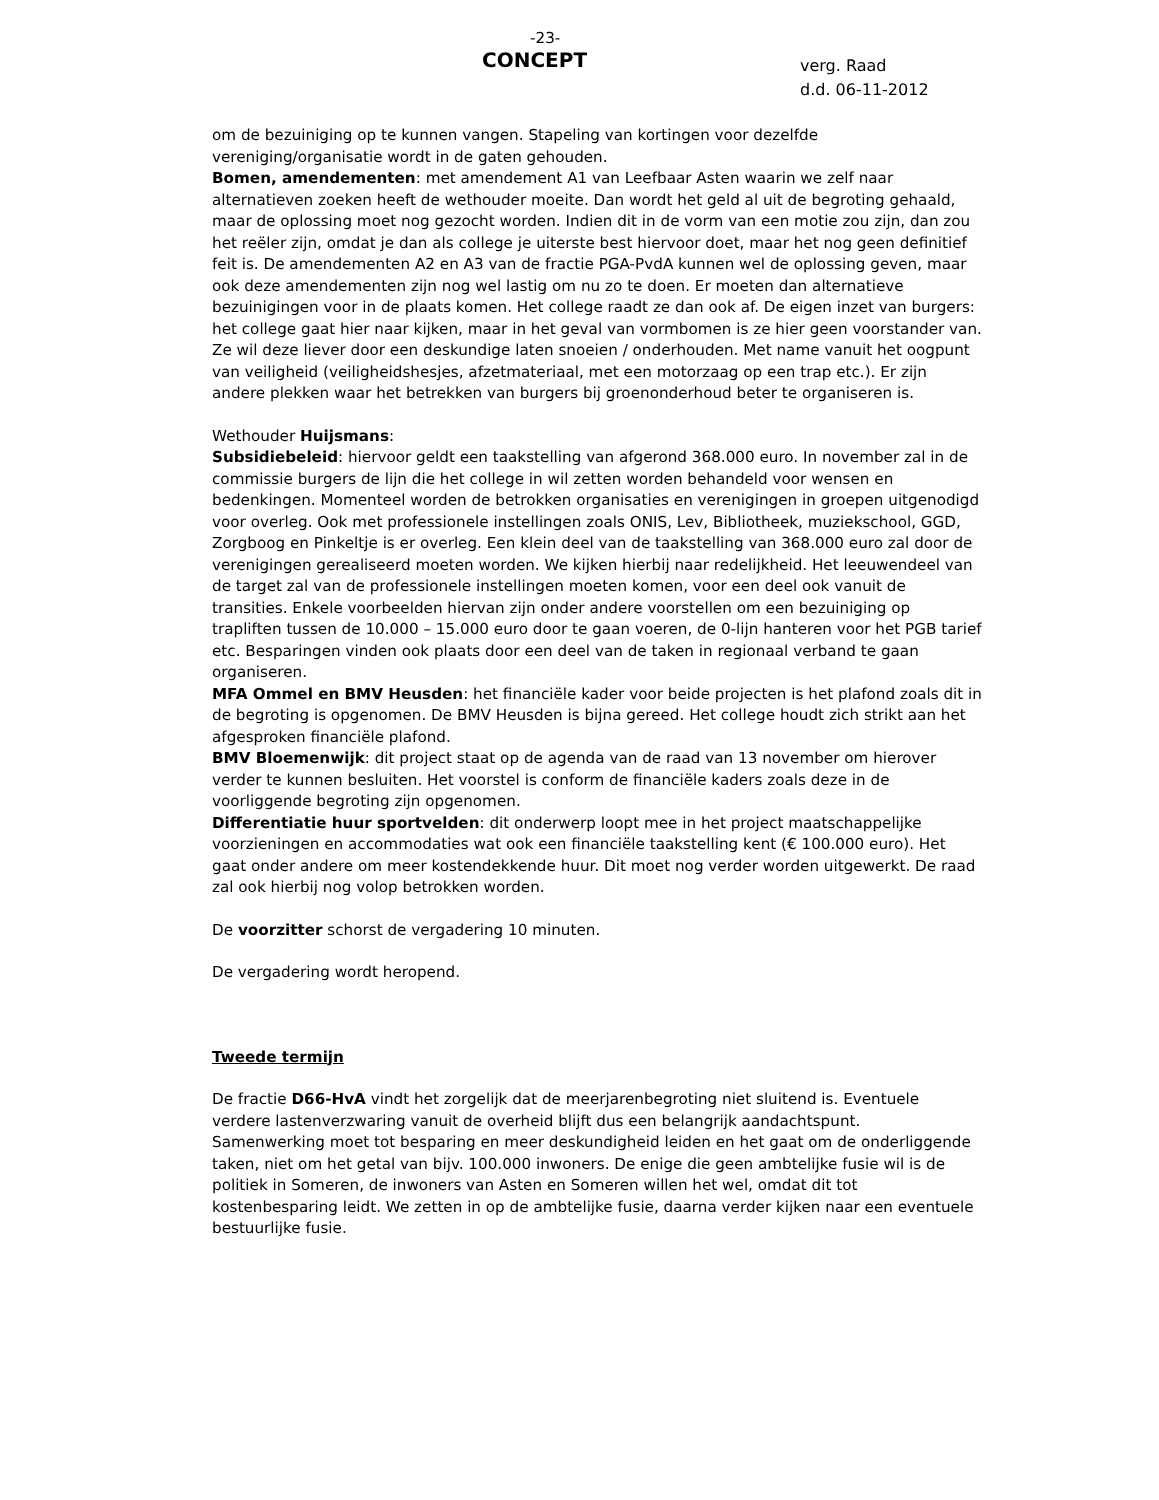-23-
CONCEPT
verg. Raad
d.d. 06-11-2012
om de bezuiniging op te kunnen vangen. Stapeling van kortingen voor dezelfde vereniging/organisatie wordt in de gaten gehouden.
Bomen, amendementen: met amendement A1 van Leefbaar Asten waarin we zelf naar alternatieven zoeken heeft de wethouder moeite. Dan wordt het geld al uit de begroting gehaald, maar de oplossing moet nog gezocht worden. Indien dit in de vorm van een motie zou zijn, dan zou het reëler zijn, omdat je dan als college je uiterste best hiervoor doet, maar het nog geen definitief feit is. De amendementen A2 en A3 van de fractie PGA-PvdA kunnen wel de oplossing geven, maar ook deze amendementen zijn nog wel lastig om nu zo te doen. Er moeten dan alternatieve bezuinigingen voor in de plaats komen. Het college raadt ze dan ook af. De eigen inzet van burgers: het college gaat hier naar kijken, maar in het geval van vormbomen is ze hier geen voorstander van. Ze wil deze liever door een deskundige laten snoeien / onderhouden. Met name vanuit het oogpunt van veiligheid (veiligheidshesjes, afzetmateriaal, met een motorzaag op een trap etc.). Er zijn andere plekken waar het betrekken van burgers bij groenonderhoud beter te organiseren is.
Wethouder Huijsmans:
Subsidiebeleid: hiervoor geldt een taakstelling van afgerond 368.000 euro. In november zal in de commissie burgers de lijn die het college in wil zetten worden behandeld voor wensen en bedenkingen. Momenteel worden de betrokken organisaties en verenigingen in groepen uitgenodigd voor overleg. Ook met professionele instellingen zoals ONIS, Lev, Bibliotheek, muziekschool, GGD, Zorgboog en Pinkeltje is er overleg. Een klein deel van de taakstelling van 368.000 euro zal door de verenigingen gerealiseerd moeten worden. We kijken hierbij naar redelijkheid. Het leeuwendeel van de target zal van de professionele instellingen moeten komen, voor een deel ook vanuit de transities. Enkele voorbeelden hiervan zijn onder andere voorstellen om een bezuiniging op trapliften tussen de 10.000 – 15.000 euro door te gaan voeren, de 0-lijn hanteren voor het PGB tarief etc. Besparingen vinden ook plaats door een deel van de taken in regionaal verband te gaan organiseren.
MFA Ommel en BMV Heusden: het financiële kader voor beide projecten is het plafond zoals dit in de begroting is opgenomen. De BMV Heusden is bijna gereed. Het college houdt zich strikt aan het afgesproken financiële plafond.
BMV Bloemenwijk: dit project staat op de agenda van de raad van 13 november om hierover verder te kunnen besluiten. Het voorstel is conform de financiële kaders zoals deze in de voorliggende begroting zijn opgenomen.
Differentiatie huur sportvelden: dit onderwerp loopt mee in het project maatschappelijke voorzieningen en accommodaties wat ook een financiële taakstelling kent (€ 100.000 euro). Het gaat onder andere om meer kostendekkende huur. Dit moet nog verder worden uitgewerkt. De raad zal ook hierbij nog volop betrokken worden.
De voorzitter schorst de vergadering 10 minuten.
De vergadering wordt heropend.
Tweede termijn
De fractie D66-HvA vindt het zorgelijk dat de meerjarenbegroting niet sluitend is. Eventuele verdere lastenverzwaring vanuit de overheid blijft dus een belangrijk aandachtspunt.
Samenwerking moet tot besparing en meer deskundigheid leiden en het gaat om de onderliggende taken, niet om het getal van bijv. 100.000 inwoners. De enige die geen ambtelijke fusie wil is de politiek in Someren, de inwoners van Asten en Someren willen het wel, omdat dit tot kostenbesparing leidt. We zetten in op de ambtelijke fusie, daarna verder kijken naar een eventuele bestuurlijke fusie.